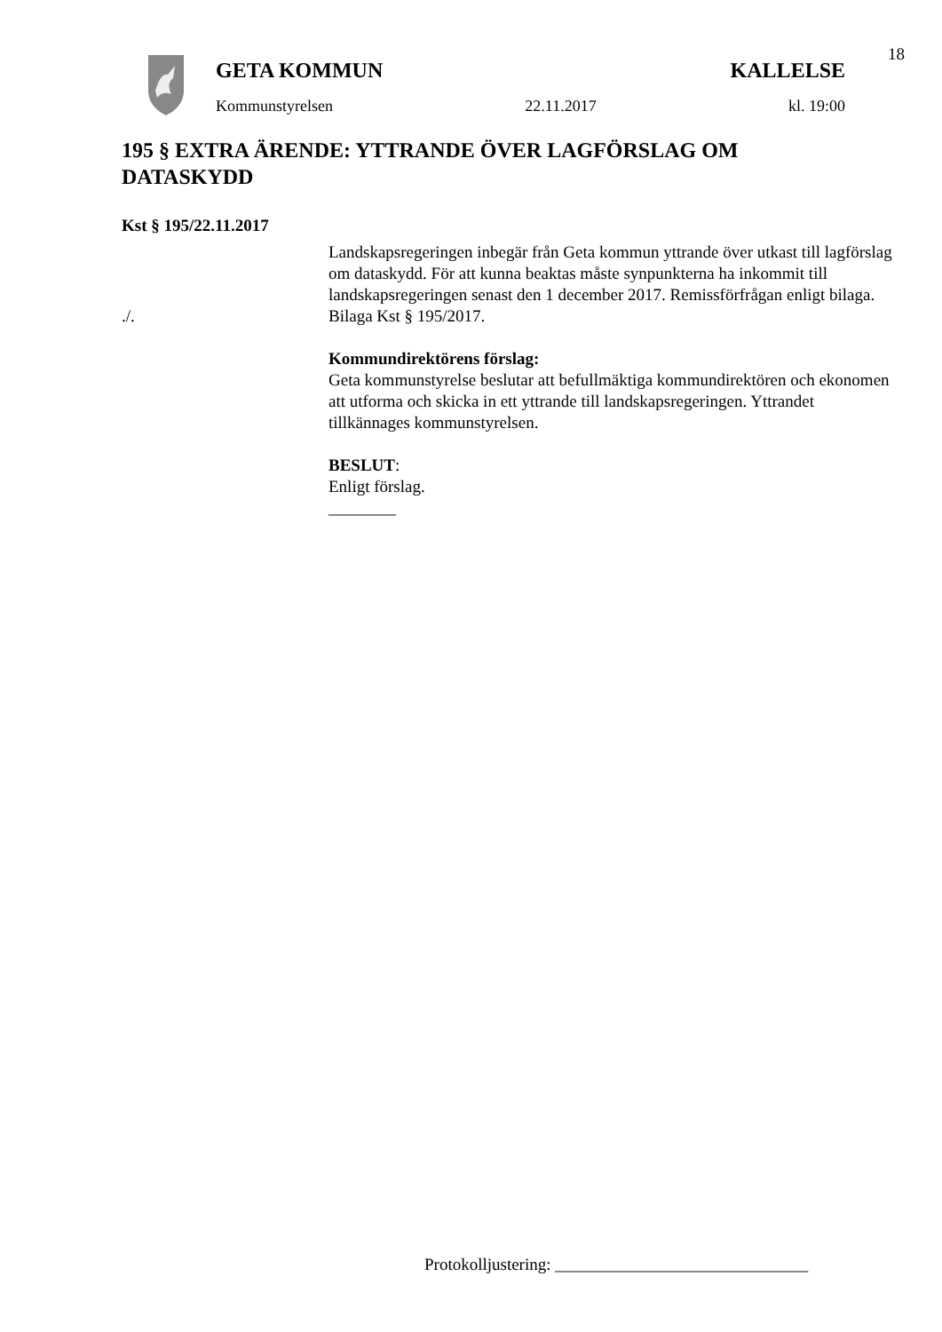18
GETA KOMMUN KALLELSE
Kommunstyrelsen 22.11.2017 kl. 19:00
195 § EXTRA ÄRENDE: YTTRANDE ÖVER LAGFÖRSLAG OM DATASKYDD
Kst § 195/22.11.2017
Landskapsregeringen inbegär från Geta kommun yttrande över utkast till lagförslag om dataskydd. För att kunna beaktas måste synpunkterna ha inkommit till landskapsregeringen senast den 1 december 2017. Remissförfrågan enligt bilaga.
./. Bilaga Kst § 195/2017.
Kommundirektörens förslag:
Geta kommunstyrelse beslutar att befullmäktiga kommundirektören och ekonomen att utforma och skicka in ett yttrande till landskapsregeringen. Yttrandet tillkännages kommunstyrelsen.
BESLUT:
Enligt förslag.
________
Protokolljustering: ______________________________